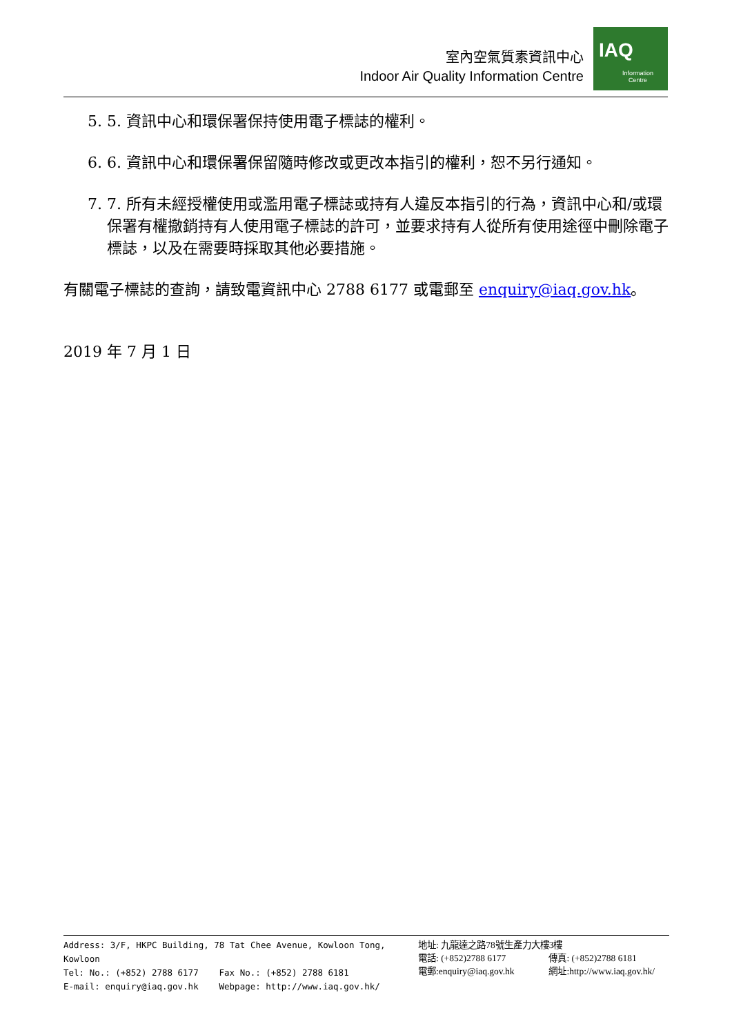室內空氣質素資訊中心
Indoor Air Quality Information Centre
IAQ
Information
Centre
5. 5. 資訊中心和環保署保持使用電子標誌的權利。
6. 6. 資訊中心和環保署保留隨時修改或更改本指引的權利，恕不另行通知。
7. 7. 所有未經授權使用或濫用電子標誌或持有人違反本指引的行為，資訊中心和/或環保署有權撤銷持有人使用電子標誌的許可，並要求持有人從所有使用途徑中刪除電子標誌，以及在需要時採取其他必要措施。
有關電子標誌的查詢，請致電資訊中心 2788 6177 或電郵至 enquiry@iaq.gov.hk。
2019 年 7 月 1 日
Address: 3/F, HKPC Building, 78 Tat Chee Avenue, Kowloon Tong, Kowloon
Tel: No.: (+852) 2788 6177 Fax No.: (+852) 2788 6181
E-mail: enquiry@iaq.gov.hk Webpage: http://www.iaq.gov.hk/
地址: 九龍達之路78號生產力大樓3樓
電話: (+852)2788 6177 傳真: (+852)2788 6181
電郵:enquiry@iaq.gov.hk 網址:http://www.iaq.gov.hk/